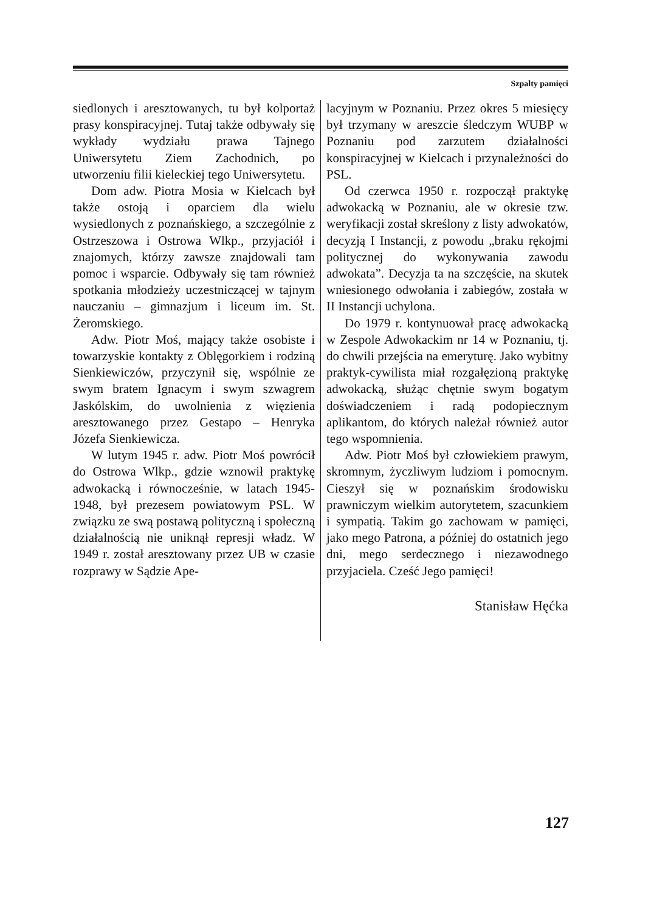Szpalty pamięci
siedlonych i aresztowanych, tu był kolportaż prasy konspiracyjnej. Tutaj także odbywały się wykłady wydziału prawa Tajnego Uniwersytetu Ziem Zachodnich, po utworzeniu filii kieleckiej tego Uniwersytetu.
Dom adw. Piotra Mosia w Kielcach był także ostoją i oparciem dla wielu wysiedlonych z poznańskiego, a szczególnie z Ostrzeszowa i Ostrowa Wlkp., przyjaciół i znajomych, którzy zawsze znajdowali tam pomoc i wsparcie. Odbywały się tam również spotkania młodzieży uczestniczącej w tajnym nauczaniu – gimnazjum i liceum im. St. Żeromskiego.
Adw. Piotr Moś, mający także osobiste i towarzyskie kontakty z Oblęgorkiem i rodziną Sienkiewiczów, przyczynił się, wspólnie ze swym bratem Ignacym i swym szwagrem Jaskólskim, do uwolnienia z więzienia aresztowanego przez Gestapo – Henryka Józefa Sienkiewicza.
W lutym 1945 r. adw. Piotr Moś powrócił do Ostrowa Wlkp., gdzie wznowił praktykę adwokacką i równocześnie, w latach 1945-1948, był prezesem powiatowym PSL. W związku ze swą postawą polityczną i społeczną działalnością nie uniknął represji władz. W 1949 r. został aresztowany przez UB w czasie rozprawy w Sądzie Ape-
lacyjnym w Poznaniu. Przez okres 5 miesięcy był trzymany w areszcie śledczym WUBP w Poznaniu pod zarzutem działalności konspiracyjnej w Kielcach i przynależności do PSL.
Od czerwca 1950 r. rozpoczął praktykę adwokacką w Poznaniu, ale w okresie tzw. weryfikacji został skreślony z listy adwokatów, decyzją I Instancji, z powodu „braku rękojmi politycznej do wykonywania zawodu adwokata”. Decyzja ta na szczęście, na skutek wniesionego odwołania i zabiegów, została w II Instancji uchylona.
Do 1979 r. kontynuował pracę adwokacką w Zespole Adwokackim nr 14 w Poznaniu, tj. do chwili przejścia na emeryturę. Jako wybitny praktyk-cywilista miał rozgałęzioną praktykę adwokacką, służąc chętnie swym bogatym doświadczeniem i radą podopiecznym aplikantom, do których należał również autor tego wspomnienia.
Adw. Piotr Moś był człowiekiem prawym, skromnym, życzliwym ludziom i pomocnym. Cieszył się w poznańskim środowisku prawniczym wielkim autorytetem, szacunkiem i sympatią. Takim go zachowam w pamięci, jako mego Patrona, a później do ostatnich jego dni, mego serdecznego i niezawodnego przyjaciela. Cześć Jego pamięci!
Stanisław Hęćka
127